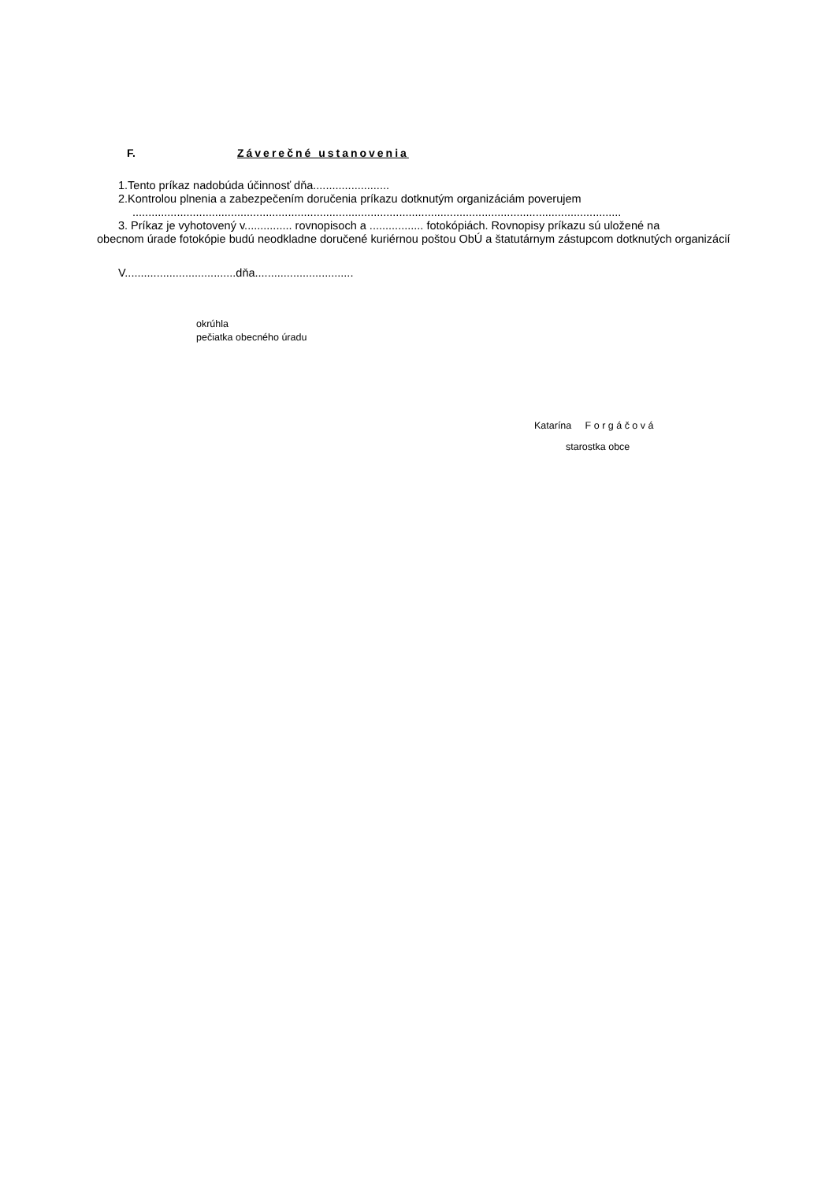F. Záverečné ustanovenia
1.Tento príkaz nadobúda účinnosť dňa........................
2.Kontrolou plnenia a zabezpečením doručenia príkazu dotknutým organizáciám poverujem
..........................................................................................................................................................
3. Príkaz je vyhotovený v............... rovnopisoch a ................. fotokópiách. Rovnopisy príkazu sú uložené na
obecnom úrade fotokópie budú neodkladne doručené kuriérnou poštou ObÚ a štatutárnym zástupcom dotknutých organizácií
V...................................dňa...............................
okrúhla
pečiatka obecného úradu
Katarína F o r g á č o v á
starostka obce